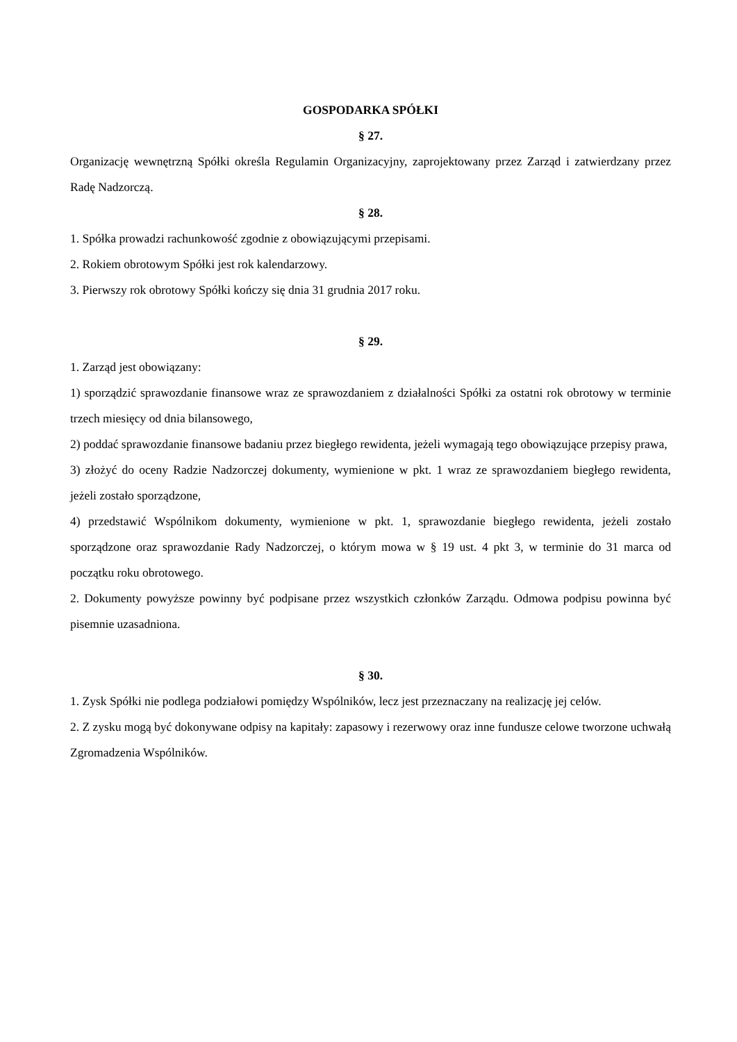GOSPODARKA SPÓŁKI
§ 27.
Organizację wewnętrzną Spółki określa Regulamin Organizacyjny, zaprojektowany przez Zarząd i zatwierdzany przez Radę Nadzorczą.
§ 28.
1. Spółka prowadzi rachunkowość zgodnie z obowiązującymi przepisami.
2. Rokiem obrotowym Spółki jest rok kalendarzowy.
3. Pierwszy rok obrotowy Spółki kończy się dnia 31 grudnia 2017 roku.
§ 29.
1. Zarząd jest obowiązany:
1) sporządzić sprawozdanie finansowe wraz ze sprawozdaniem z działalności Spółki za ostatni rok obrotowy w terminie trzech miesięcy od dnia bilansowego,
2) poddać sprawozdanie finansowe badaniu przez biegłego rewidenta, jeżeli wymagają tego obowiązujące przepisy prawa,
3) złożyć do oceny Radzie Nadzorczej dokumenty, wymienione w pkt. 1 wraz ze sprawozdaniem biegłego rewidenta, jeżeli zostało sporządzone,
4) przedstawić Wspólnikom dokumenty, wymienione w pkt. 1, sprawozdanie biegłego rewidenta, jeżeli zostało sporządzone oraz sprawozdanie Rady Nadzorczej, o którym mowa w § 19 ust. 4 pkt 3, w terminie do 31 marca od początku roku obrotowego.
2. Dokumenty powyższe powinny być podpisane przez wszystkich członków Zarządu. Odmowa podpisu powinna być pisemnie uzasadniona.
§ 30.
1. Zysk Spółki nie podlega podziałowi pomiędzy Wspólników, lecz jest przeznaczany na realizację jej celów.
2. Z zysku mogą być dokonywane odpisy na kapitały: zapasowy i rezerwowy oraz inne fundusze celowe tworzone uchwałą Zgromadzenia Wspólników.